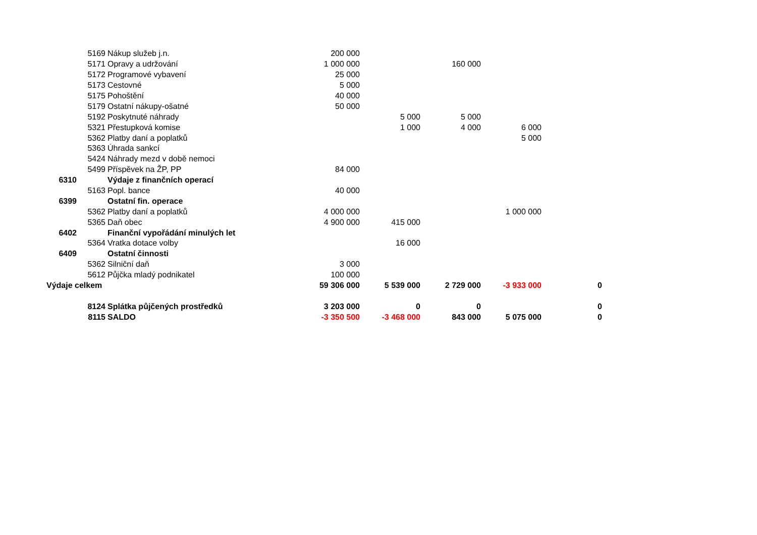| | 5169 | Nákup služeb j.n. | 200 000 | | | | |
| | 5171 | Opravy a udržování | 1 000 000 | | 160 000 | | |
| | 5172 | Programové vybavení | 25 000 | | | | |
| | 5173 | Cestovné | 5 000 | | | | |
| | 5175 | Pohoštění | 40 000 | | | | |
| | 5179 | Ostatní nákupy-ošatné | 50 000 | | | | |
| | 5192 | Poskytnuté náhrady | | 5 000 | 5 000 | | |
| | 5321 | Přestupková komise | | 1 000 | 4 000 | 6 000 | |
| | 5362 | Platby daní a poplatků | | | | 5 000 | |
| | 5363 | Úhrada sankcí | | | | | |
| | 5424 | Náhrady mezd v době nemoci | | | | | |
| | 5499 | Příspěvek na ŽP, PP | 84 000 | | | | |
| 6310 | | Výdaje z finančních operací | | | | | |
| | 5163 | Popl. bance | 40 000 | | | | |
| 6399 | | Ostatní fin. operace | | | | | |
| | 5362 | Platby daní a poplatků | 4 000 000 | | | 1 000 000 | |
| | 5365 | Daň obec | 4 900 000 | 415 000 | | | |
| 6402 | | Finanční vypořádání minulých let | | | | | |
| | 5364 | Vratka dotace volby | | 16 000 | | | |
| 6409 | | Ostatní činnosti | | | | | |
| | 5362 | Silniční daň | 3 000 | | | | |
| | 5612 | Půjčka mladý podnikatel | 100 000 | | | | |
| Výdaje celkem | | | 59 306 000 | 5 539 000 | 2 729 000 | -3 933 000 | 0 |
| | 8124 | Splátka půjčených prostředků | 3 203 000 | 0 | 0 | | 0 |
| | 8115 | SALDO | -3 350 500 | -3 468 000 | 843 000 | 5 075 000 | 0 |